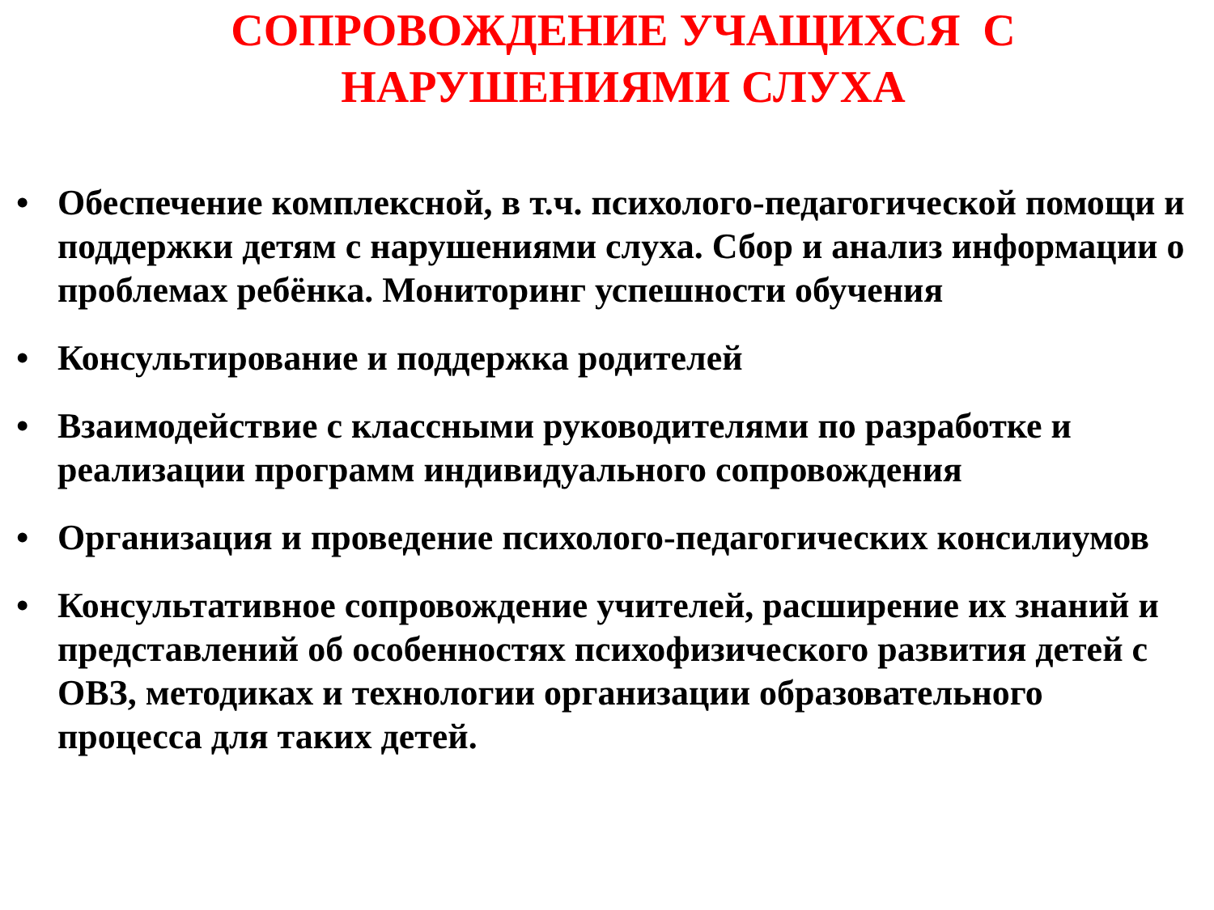СОПРОВОЖДЕНИЕ УЧАЩИХСЯ С
НАРУШЕНИЯМИ СЛУХА
• Обеспечение комплексной, в т.ч. психолого-педагогической помощи и поддержки детям с нарушениями слуха. Сбор и анализ информации о проблемах ребёнка. Мониторинг успешности обучения
• Консультирование и поддержка родителей
• Взаимодействие с классными руководителями по разработке и реализации программ индивидуального сопровождения
• Организация и проведение психолого-педагогических консилиумов
• Консультативное сопровождение учителей, расширение их знаний и представлений об особенностях психофизического развития детей с ОВЗ, методиках и технологии организации образовательного процесса для таких детей.